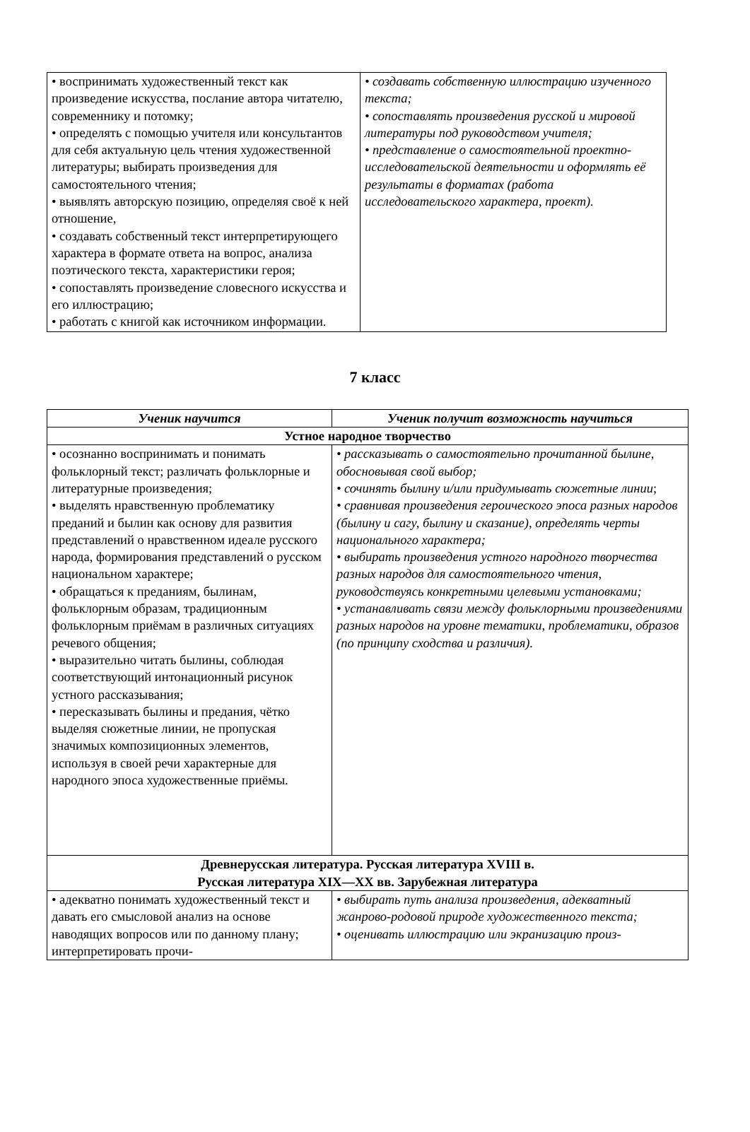| • воспринимать художественный текст как произведение искусства, послание автора читателю, современнику и потомку; • определять с помощью учителя или консультантов для себя актуальную цель чтения художественной литературы; выбирать произведения для самостоятельного чтения; • выявлять авторскую позицию, определяя своё к ней отношение, • создавать собственный текст интерпретирующего характера в формате ответа на вопрос, анализа поэтического текста, характеристики героя; • сопоставлять произведение словесного искусства и его иллюстрацию; • работать с книгой как источником информации. | • создавать собственную иллюстрацию изученного текста; • сопоставлять произведения русской и мировой литературы под руководством учителя; • представление о самостоятельной проектно-исследовательской деятельности и оформлять её результаты в форматах (работа исследовательского характера, проект). |
7 класс
| Ученик научится | Ученик получит возможность научиться |
| --- | --- |
| Устное народное творчество | |
| • осознанно воспринимать и понимать фольклорный текст; различать фольклорные и литературные произведения; • выделять нравственную проблематику преданий и былин как основу для развития представлений о нравственном идеале русского народа, формирования представлений о русском национальном характере; • обращаться к преданиям, былинам, фольклорным образам, традиционным фольклорным приёмам в различных ситуациях речевого общения; • выразительно читать былины, соблюдая соответствующий интонационный рисунок устного рассказывания; • пересказывать былины и предания, чётко выделяя сюжетные линии, не пропуская значимых композиционных элементов, используя в своей речи характерные для народного эпоса художественные приёмы. | • рассказывать о самостоятельно прочитанной былине, обосновывая свой выбор; • сочинять былину и/или придумывать сюжетные линии ; • сравнивая произведения героического эпоса разных народов (былину и сагу, былину и сказание), определять черты национального характера; • выбирать произведения устного народного творчества разных народов для самостоятельного чтения, руководствуясь конкретными целевыми установками; • устанавливать связи между фольклорными произведениями разных народов на уровне тематики, проблематики, образов (по принципу сходства и различия). |
| Древнерусская литература. Русская литература XVIII в. Русская литература XIX—XX вв. Зарубежная литература | |
| • адекватно понимать художественный текст и давать его смысловой анализ на основе наводящих вопросов или по данному плану; интерпретировать прочи- | • выбирать путь анализа произведения, адекватный жанрово-родовой природе художественного текста; • оценивать иллюстрацию или экранизацию произ- |